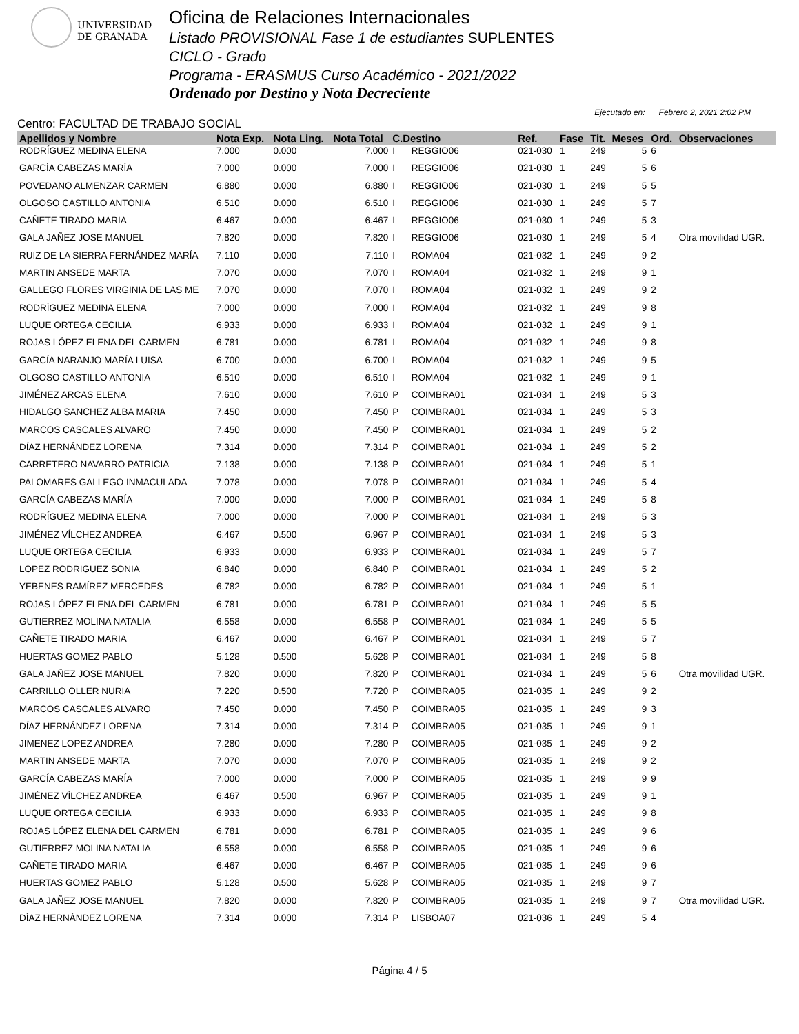UNIVERSIDAD
DE GRANADA
Oficina de Relaciones Internacionales
Listado PROVISIONAL Fase 1 de estudiantes SUPLENTES
CICLO - Grado
Programa - ERASMUS Curso Académico - 2021/2022
Ordenado por Destino y Nota Decreciente
Centro: FACULTAD DE TRABAJO SOCIAL
Ejecutado en: Febrero 2, 2021 2:02 PM
| Apellidos y Nombre | Nota Exp. | Nota Ling. | Nota Total | C.Destino | | Ref. | Fase | Tit. | Meses | Ord. | Observaciones |
| --- | --- | --- | --- | --- | --- | --- | --- | --- | --- | --- | --- |
| RODRÍGUEZ MEDINA ELENA | 7.000 | 0.000 | 7.000 | I | REGGIO06 | 021-030 | 1 | 249 | 5 | 6 | |
| GARCÍA CABEZAS MARÍA | 7.000 | 0.000 | 7.000 | I | REGGIO06 | 021-030 | 1 | 249 | 5 | 6 | |
| POVEDANO ALMENZAR CARMEN | 6.880 | 0.000 | 6.880 | I | REGGIO06 | 021-030 | 1 | 249 | 5 | 5 | |
| OLGOSO CASTILLO ANTONIA | 6.510 | 0.000 | 6.510 | I | REGGIO06 | 021-030 | 1 | 249 | 5 | 7 | |
| CAÑETE TIRADO MARIA | 6.467 | 0.000 | 6.467 | I | REGGIO06 | 021-030 | 1 | 249 | 5 | 3 | |
| GALA JAÑEZ JOSE MANUEL | 7.820 | 0.000 | 7.820 | I | REGGIO06 | 021-030 | 1 | 249 | 5 | 4 | Otra movilidad UGR. |
| RUIZ DE LA SIERRA FERNÁNDEZ MARÍA | 7.110 | 0.000 | 7.110 | I | ROMA04 | 021-032 | 1 | 249 | 9 | 2 | |
| MARTIN ANSEDE MARTA | 7.070 | 0.000 | 7.070 | I | ROMA04 | 021-032 | 1 | 249 | 9 | 1 | |
| GALLEGO FLORES VIRGINIA DE LAS ME | 7.070 | 0.000 | 7.070 | I | ROMA04 | 021-032 | 1 | 249 | 9 | 2 | |
| RODRÍGUEZ MEDINA ELENA | 7.000 | 0.000 | 7.000 | I | ROMA04 | 021-032 | 1 | 249 | 9 | 8 | |
| LUQUE ORTEGA CECILIA | 6.933 | 0.000 | 6.933 | I | ROMA04 | 021-032 | 1 | 249 | 9 | 1 | |
| ROJAS LÓPEZ ELENA DEL CARMEN | 6.781 | 0.000 | 6.781 | I | ROMA04 | 021-032 | 1 | 249 | 9 | 8 | |
| GARCÍA NARANJO MARÍA LUISA | 6.700 | 0.000 | 6.700 | I | ROMA04 | 021-032 | 1 | 249 | 9 | 5 | |
| OLGOSO CASTILLO ANTONIA | 6.510 | 0.000 | 6.510 | I | ROMA04 | 021-032 | 1 | 249 | 9 | 1 | |
| JIMÉNEZ ARCAS ELENA | 7.610 | 0.000 | 7.610 | P | COIMBRA01 | 021-034 | 1 | 249 | 5 | 3 | |
| HIDALGO SANCHEZ ALBA MARIA | 7.450 | 0.000 | 7.450 | P | COIMBRA01 | 021-034 | 1 | 249 | 5 | 3 | |
| MARCOS CASCALES ALVARO | 7.450 | 0.000 | 7.450 | P | COIMBRA01 | 021-034 | 1 | 249 | 5 | 2 | |
| DÍAZ HERNÁNDEZ LORENA | 7.314 | 0.000 | 7.314 | P | COIMBRA01 | 021-034 | 1 | 249 | 5 | 2 | |
| CARRETERO NAVARRO PATRICIA | 7.138 | 0.000 | 7.138 | P | COIMBRA01 | 021-034 | 1 | 249 | 5 | 1 | |
| PALOMARES GALLEGO INMACULADA | 7.078 | 0.000 | 7.078 | P | COIMBRA01 | 021-034 | 1 | 249 | 5 | 4 | |
| GARCÍA CABEZAS MARÍA | 7.000 | 0.000 | 7.000 | P | COIMBRA01 | 021-034 | 1 | 249 | 5 | 8 | |
| RODRÍGUEZ MEDINA ELENA | 7.000 | 0.000 | 7.000 | P | COIMBRA01 | 021-034 | 1 | 249 | 5 | 3 | |
| JIMÉNEZ VÍLCHEZ ANDREA | 6.467 | 0.500 | 6.967 | P | COIMBRA01 | 021-034 | 1 | 249 | 5 | 3 | |
| LUQUE ORTEGA CECILIA | 6.933 | 0.000 | 6.933 | P | COIMBRA01 | 021-034 | 1 | 249 | 5 | 7 | |
| LOPEZ RODRIGUEZ SONIA | 6.840 | 0.000 | 6.840 | P | COIMBRA01 | 021-034 | 1 | 249 | 5 | 2 | |
| YEBENES RAMÍREZ MERCEDES | 6.782 | 0.000 | 6.782 | P | COIMBRA01 | 021-034 | 1 | 249 | 5 | 1 | |
| ROJAS LÓPEZ ELENA DEL CARMEN | 6.781 | 0.000 | 6.781 | P | COIMBRA01 | 021-034 | 1 | 249 | 5 | 5 | |
| GUTIERREZ MOLINA NATALIA | 6.558 | 0.000 | 6.558 | P | COIMBRA01 | 021-034 | 1 | 249 | 5 | 5 | |
| CAÑETE TIRADO MARIA | 6.467 | 0.000 | 6.467 | P | COIMBRA01 | 021-034 | 1 | 249 | 5 | 7 | |
| HUERTAS GOMEZ PABLO | 5.128 | 0.500 | 5.628 | P | COIMBRA01 | 021-034 | 1 | 249 | 5 | 8 | |
| GALA JAÑEZ JOSE MANUEL | 7.820 | 0.000 | 7.820 | P | COIMBRA01 | 021-034 | 1 | 249 | 5 | 6 | Otra movilidad UGR. |
| CARRILLO OLLER NURIA | 7.220 | 0.500 | 7.720 | P | COIMBRA05 | 021-035 | 1 | 249 | 9 | 2 | |
| MARCOS CASCALES ALVARO | 7.450 | 0.000 | 7.450 | P | COIMBRA05 | 021-035 | 1 | 249 | 9 | 3 | |
| DÍAZ HERNÁNDEZ LORENA | 7.314 | 0.000 | 7.314 | P | COIMBRA05 | 021-035 | 1 | 249 | 9 | 1 | |
| JIMENEZ LOPEZ ANDREA | 7.280 | 0.000 | 7.280 | P | COIMBRA05 | 021-035 | 1 | 249 | 9 | 2 | |
| MARTIN ANSEDE MARTA | 7.070 | 0.000 | 7.070 | P | COIMBRA05 | 021-035 | 1 | 249 | 9 | 2 | |
| GARCÍA CABEZAS MARÍA | 7.000 | 0.000 | 7.000 | P | COIMBRA05 | 021-035 | 1 | 249 | 9 | 9 | |
| JIMÉNEZ VÍLCHEZ ANDREA | 6.467 | 0.500 | 6.967 | P | COIMBRA05 | 021-035 | 1 | 249 | 9 | 1 | |
| LUQUE ORTEGA CECILIA | 6.933 | 0.000 | 6.933 | P | COIMBRA05 | 021-035 | 1 | 249 | 9 | 8 | |
| ROJAS LÓPEZ ELENA DEL CARMEN | 6.781 | 0.000 | 6.781 | P | COIMBRA05 | 021-035 | 1 | 249 | 9 | 6 | |
| GUTIERREZ MOLINA NATALIA | 6.558 | 0.000 | 6.558 | P | COIMBRA05 | 021-035 | 1 | 249 | 9 | 6 | |
| CAÑETE TIRADO MARIA | 6.467 | 0.000 | 6.467 | P | COIMBRA05 | 021-035 | 1 | 249 | 9 | 6 | |
| HUERTAS GOMEZ PABLO | 5.128 | 0.500 | 5.628 | P | COIMBRA05 | 021-035 | 1 | 249 | 9 | 7 | |
| GALA JAÑEZ JOSE MANUEL | 7.820 | 0.000 | 7.820 | P | COIMBRA05 | 021-035 | 1 | 249 | 9 | 7 | Otra movilidad UGR. |
| DÍAZ HERNÁNDEZ LORENA | 7.314 | 0.000 | 7.314 | P | LISBOA07 | 021-036 | 1 | 249 | 5 | 4 | |
Página 4 / 5